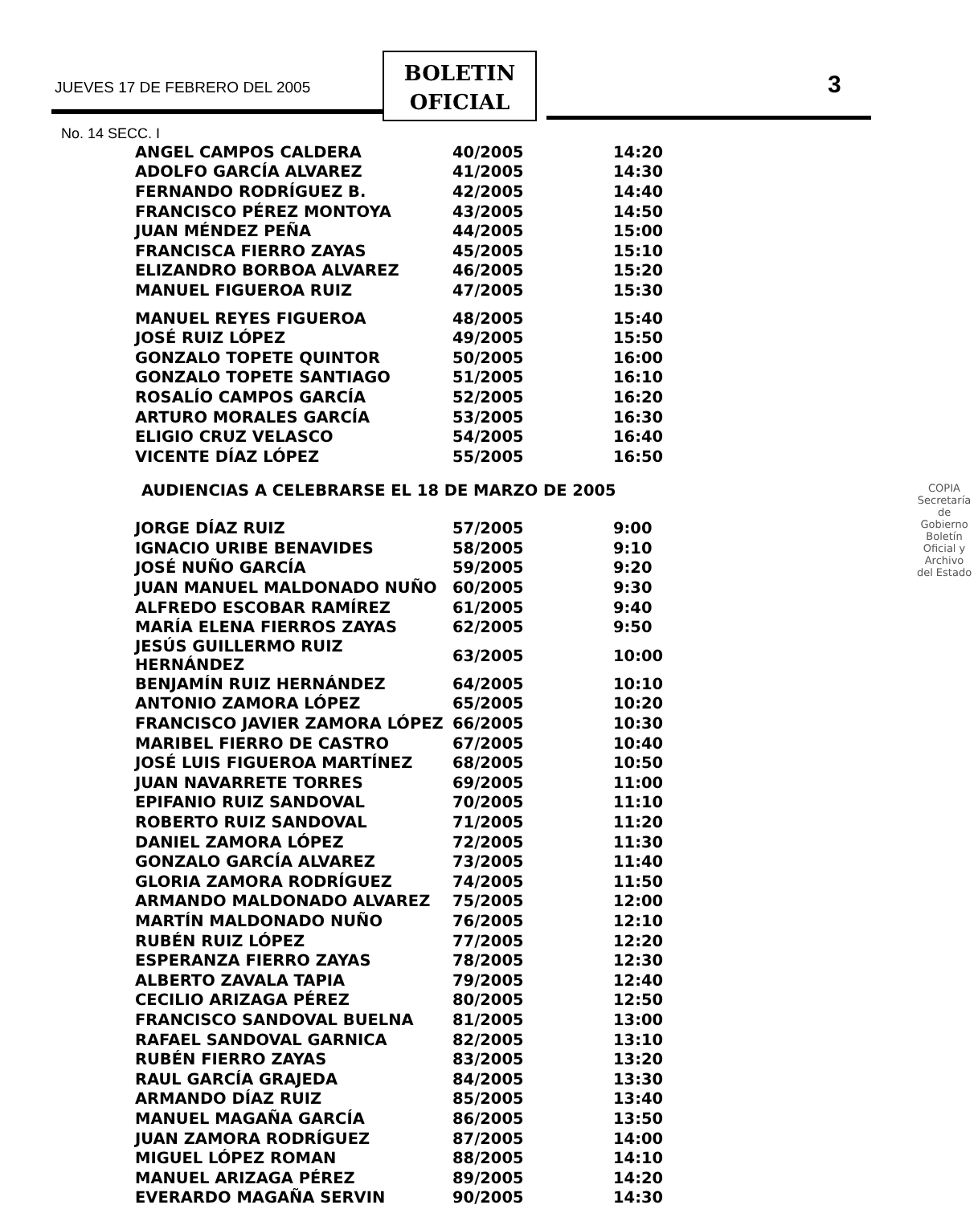JUEVES 17 DE FEBRERO DEL 2005
BOLETIN
OFICIAL
3
No. 14 SECC. I
| ANGEL CAMPOS CALDERA | 40/2005 | 14:20 |
| ADOLFO GARCÍA ALVAREZ | 41/2005 | 14:30 |
| FERNANDO RODRÍGUEZ B. | 42/2005 | 14:40 |
| FRANCISCO PÉREZ MONTOYA | 43/2005 | 14:50 |
| JUAN MÉNDEZ PEÑA | 44/2005 | 15:00 |
| FRANCISCA FIERRO ZAYAS | 45/2005 | 15:10 |
| ELIZANDRO BORBOA ALVAREZ | 46/2005 | 15:20 |
| MANUEL FIGUEROA RUIZ | 47/2005 | 15:30 |
| MANUEL REYES FIGUEROA | 48/2005 | 15:40 |
| JOSÉ RUIZ LÓPEZ | 49/2005 | 15:50 |
| GONZALO TOPETE QUINTOR | 50/2005 | 16:00 |
| GONZALO TOPETE SANTIAGO | 51/2005 | 16:10 |
| ROSALÍO CAMPOS GARCÍA | 52/2005 | 16:20 |
| ARTURO MORALES GARCÍA | 53/2005 | 16:30 |
| ELIGIO CRUZ VELASCO | 54/2005 | 16:40 |
| VICENTE DÍAZ LÓPEZ | 55/2005 | 16:50 |
AUDIENCIAS A CELEBRARSE EL 18 DE MARZO DE 2005
| JORGE DÍAZ RUIZ | 57/2005 | 9:00 |
| IGNACIO URIBE BENAVIDES | 58/2005 | 9:10 |
| JOSÉ NUÑO GARCÍA | 59/2005 | 9:20 |
| JUAN MANUEL MALDONADO NUÑO | 60/2005 | 9:30 |
| ALFREDO ESCOBAR RAMÍREZ | 61/2005 | 9:40 |
| MARÍA ELENA FIERROS ZAYAS | 62/2005 | 9:50 |
| JESÚS GUILLERMO RUIZ HERNÁNDEZ | 63/2005 | 10:00 |
| BENJAMÍN RUIZ HERNÁNDEZ | 64/2005 | 10:10 |
| ANTONIO ZAMORA LÓPEZ | 65/2005 | 10:20 |
| FRANCISCO JAVIER ZAMORA LÓPEZ | 66/2005 | 10:30 |
| MARIBEL FIERRO DE CASTRO | 67/2005 | 10:40 |
| JOSÉ LUIS FIGUEROA MARTÍNEZ | 68/2005 | 10:50 |
| JUAN NAVARRETE TORRES | 69/2005 | 11:00 |
| EPIFANIO RUIZ SANDOVAL | 70/2005 | 11:10 |
| ROBERTO RUIZ SANDOVAL | 71/2005 | 11:20 |
| DANIEL ZAMORA LÓPEZ | 72/2005 | 11:30 |
| GONZALO GARCÍA ALVAREZ | 73/2005 | 11:40 |
| GLORIA ZAMORA RODRÍGUEZ | 74/2005 | 11:50 |
| ARMANDO MALDONADO ALVAREZ | 75/2005 | 12:00 |
| MARTÍN MALDONADO NUÑO | 76/2005 | 12:10 |
| RUBÉN RUIZ LÓPEZ | 77/2005 | 12:20 |
| ESPERANZA FIERRO ZAYAS | 78/2005 | 12:30 |
| ALBERTO ZAVALA TAPIA | 79/2005 | 12:40 |
| CECILIO ARIZAGA PÉREZ | 80/2005 | 12:50 |
| FRANCISCO SANDOVAL BUELNA | 81/2005 | 13:00 |
| RAFAEL SANDOVAL GARNICA | 82/2005 | 13:10 |
| RUBÉN FIERRO ZAYAS | 83/2005 | 13:20 |
| RAUL GARCÍA GRAJEDA | 84/2005 | 13:30 |
| ARMANDO DÍAZ RUIZ | 85/2005 | 13:40 |
| MANUEL MAGAÑA GARCÍA | 86/2005 | 13:50 |
| JUAN ZAMORA RODRÍGUEZ | 87/2005 | 14:00 |
| MIGUEL LÓPEZ ROMAN | 88/2005 | 14:10 |
| MANUEL ARIZAGA PÉREZ | 89/2005 | 14:20 |
| EVERARDO MAGAÑA SERVIN | 90/2005 | 14:30 |
COPIA
Secretaría de Gobierno
Boletín Oficial y Archivo del Estado